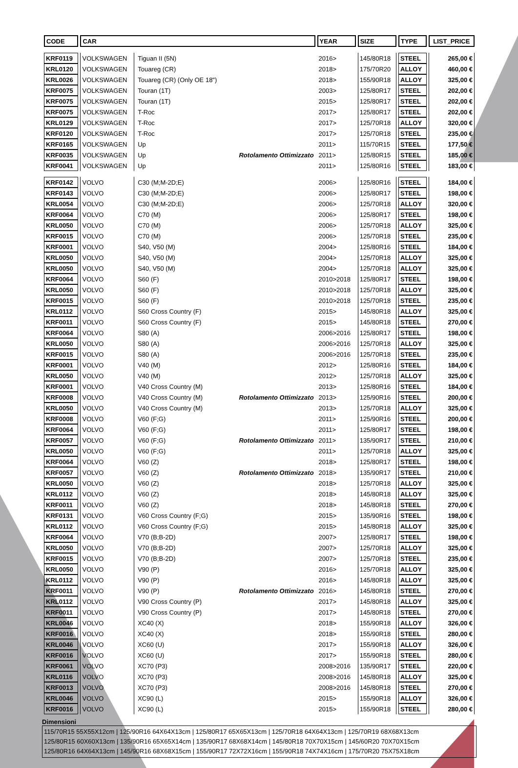| CODE | CAR | | | YEAR | SIZE | TYPE | LIST_PRICE |
| --- | --- | --- | --- | --- | --- | --- | --- |
| KRF0119 | VOLKSWAGEN | Tiguan II (5N) | | 2016> | 145/80R18 | STEEL | 265,00 € |
| KRL0120 | VOLKSWAGEN | Touareg (CR) | | 2018> | 175/70R20 | ALLOY | 460,00 € |
| KRL0026 | VOLKSWAGEN | Touareg (CR) (Only OE 18") | | 2018> | 155/90R18 | ALLOY | 325,00 € |
| KRF0075 | VOLKSWAGEN | Touran (1T) | | 2003> | 125/80R17 | STEEL | 202,00 € |
| KRF0075 | VOLKSWAGEN | Touran (1T) | | 2015> | 125/80R17 | STEEL | 202,00 € |
| KRF0075 | VOLKSWAGEN | T-Roc | | 2017> | 125/80R17 | STEEL | 202,00 € |
| KRL0129 | VOLKSWAGEN | T-Roc | | 2017> | 125/70R18 | ALLOY | 320,00 € |
| KRF0120 | VOLKSWAGEN | T-Roc | | 2017> | 125/70R18 | STEEL | 235,00 € |
| KRF0165 | VOLKSWAGEN | Up | | 2011> | 115/70R15 | STEEL | 177,50 € |
| KRF0035 | VOLKSWAGEN | Up | Rotolamento Ottimizzato | 2011> | 125/80R15 | STEEL | 185,00 € |
| KRF0041 | VOLKSWAGEN | Up | | 2011> | 125/80R16 | STEEL | 183,00 € |
| KRF0142 | VOLVO | C30 (M;M-2D;E) | | 2006> | 125/80R16 | STEEL | 184,00 € |
| KRF0143 | VOLVO | C30 (M;M-2D;E) | | 2006> | 125/80R17 | STEEL | 198,00 € |
| KRL0054 | VOLVO | C30 (M;M-2D;E) | | 2006> | 125/70R18 | ALLOY | 320,00 € |
| KRF0064 | VOLVO | C70 (M) | | 2006> | 125/80R17 | STEEL | 198,00 € |
| KRL0050 | VOLVO | C70 (M) | | 2006> | 125/70R18 | ALLOY | 325,00 € |
| KRF0015 | VOLVO | C70 (M) | | 2006> | 125/70R18 | STEEL | 235,00 € |
| KRF0001 | VOLVO | S40, V50 (M) | | 2004> | 125/80R16 | STEEL | 184,00 € |
| KRL0050 | VOLVO | S40, V50 (M) | | 2004> | 125/70R18 | ALLOY | 325,00 € |
| KRL0050 | VOLVO | S40, V50 (M) | | 2004> | 125/70R18 | ALLOY | 325,00 € |
| KRF0064 | VOLVO | S60 (F) | | 2010>2018 | 125/80R17 | STEEL | 198,00 € |
| KRL0050 | VOLVO | S60 (F) | | 2010>2018 | 125/70R18 | ALLOY | 325,00 € |
| KRF0015 | VOLVO | S60 (F) | | 2010>2018 | 125/70R18 | STEEL | 235,00 € |
| KRL0112 | VOLVO | S60 Cross Country (F) | | 2015> | 145/80R18 | ALLOY | 325,00 € |
| KRF0011 | VOLVO | S60 Cross Country (F) | | 2015> | 145/80R18 | STEEL | 270,00 € |
| KRF0064 | VOLVO | S80 (A) | | 2006>2016 | 125/80R17 | STEEL | 198,00 € |
| KRL0050 | VOLVO | S80 (A) | | 2006>2016 | 125/70R18 | ALLOY | 325,00 € |
| KRF0015 | VOLVO | S80 (A) | | 2006>2016 | 125/70R18 | STEEL | 235,00 € |
| KRF0001 | VOLVO | V40 (M) | | 2012> | 125/80R16 | STEEL | 184,00 € |
| KRL0050 | VOLVO | V40 (M) | | 2012> | 125/70R18 | ALLOY | 325,00 € |
| KRF0001 | VOLVO | V40 Cross Country (M) | | 2013> | 125/80R16 | STEEL | 184,00 € |
| KRF0008 | VOLVO | V40 Cross Country (M) | Rotolamento Ottimizzato | 2013> | 125/90R16 | STEEL | 200,00 € |
| KRL0050 | VOLVO | V40 Cross Country (M) | | 2013> | 125/70R18 | ALLOY | 325,00 € |
| KRF0008 | VOLVO | V60 (F;G) | | 2011> | 125/90R16 | STEEL | 200,00 € |
| KRF0064 | VOLVO | V60 (F;G) | | 2011> | 125/80R17 | STEEL | 198,00 € |
| KRF0057 | VOLVO | V60 (F;G) | Rotolamento Ottimizzato | 2011> | 135/90R17 | STEEL | 210,00 € |
| KRL0050 | VOLVO | V60 (F;G) | | 2011> | 125/70R18 | ALLOY | 325,00 € |
| KRF0064 | VOLVO | V60 (Z) | | 2018> | 125/80R17 | STEEL | 198,00 € |
| KRF0057 | VOLVO | V60 (Z) | Rotolamento Ottimizzato | 2018> | 135/90R17 | STEEL | 210,00 € |
| KRL0050 | VOLVO | V60 (Z) | | 2018> | 125/70R18 | ALLOY | 325,00 € |
| KRL0112 | VOLVO | V60 (Z) | | 2018> | 145/80R18 | ALLOY | 325,00 € |
| KRF0011 | VOLVO | V60 (Z) | | 2018> | 145/80R18 | STEEL | 270,00 € |
| KRF0131 | VOLVO | V60 Cross Country (F;G) | | 2015> | 135/90R16 | STEEL | 198,00 € |
| KRL0112 | VOLVO | V60 Cross Country (F;G) | | 2015> | 145/80R18 | ALLOY | 325,00 € |
| KRF0064 | VOLVO | V70 (B;B-2D) | | 2007> | 125/80R17 | STEEL | 198,00 € |
| KRL0050 | VOLVO | V70 (B;B-2D) | | 2007> | 125/70R18 | ALLOY | 325,00 € |
| KRF0015 | VOLVO | V70 (B;B-2D) | | 2007> | 125/70R18 | STEEL | 235,00 € |
| KRL0050 | VOLVO | V90 (P) | | 2016> | 125/70R18 | ALLOY | 325,00 € |
| KRL0112 | VOLVO | V90 (P) | | 2016> | 145/80R18 | ALLOY | 325,00 € |
| KRF0011 | VOLVO | V90 (P) | Rotolamento Ottimizzato | 2016> | 145/80R18 | STEEL | 270,00 € |
| KRL0112 | VOLVO | V90 Cross Country (P) | | 2017> | 145/80R18 | ALLOY | 325,00 € |
| KRF0011 | VOLVO | V90 Cross Country (P) | | 2017> | 145/80R18 | STEEL | 270,00 € |
| KRL0046 | VOLVO | XC40 (X) | | 2018> | 155/90R18 | ALLOY | 326,00 € |
| KRF0016 | VOLVO | XC40 (X) | | 2018> | 155/90R18 | STEEL | 280,00 € |
| KRL0046 | VOLVO | XC60 (U) | | 2017> | 155/90R18 | ALLOY | 326,00 € |
| KRF0016 | VOLVO | XC60 (U) | | 2017> | 155/90R18 | STEEL | 280,00 € |
| KRF0061 | VOLVO | XC70 (P3) | | 2008>2016 | 135/90R17 | STEEL | 220,00 € |
| KRL0116 | VOLVO | XC70 (P3) | | 2008>2016 | 145/80R18 | ALLOY | 325,00 € |
| KRF0013 | VOLVO | XC70 (P3) | | 2008>2016 | 145/80R18 | STEEL | 270,00 € |
| KRL0046 | VOLVO | XC90 (L) | | 2015> | 155/90R18 | ALLOY | 326,00 € |
| KRF0016 | VOLVO | XC90 (L) | | 2015> | 155/90R18 | STEEL | 280,00 € |
Dimensioni
115/70R15 55X55X12cm | 125/90R16 64X64X13cm | 125/80R17 65X65X13cm | 125/70R18 64X64X13cm | 125/70R19 68X68X13cm
125/80R15 60X60X13cm | 135/90R16 65X65X14cm | 135/90R17 68X68X14cm | 145/80R18 70X70X15cm | 145/60R20 70X70X15cm
125/80R16 64X64X13cm | 145/90R16 68X68X15cm | 155/90R17 72X72X16cm | 155/90R18 74X74X16cm | 175/70R20 75X75X18cm